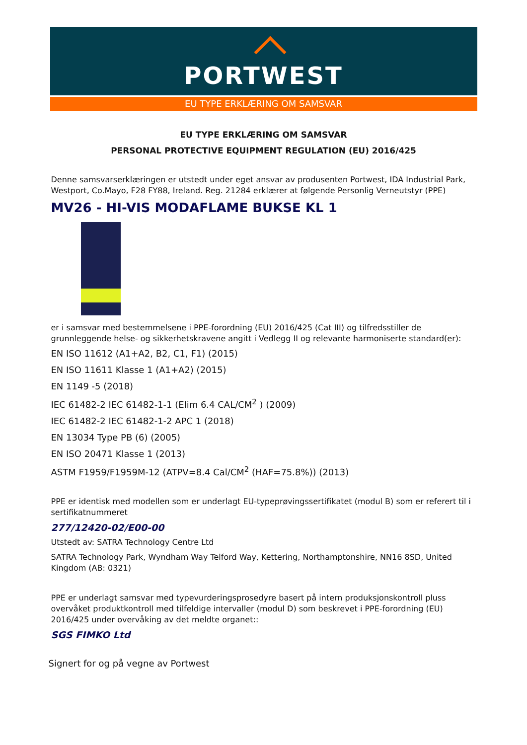PORTWEST
EU TYPE ERKLÆRING OM SAMSVAR
EU TYPE ERKLÆRING OM SAMSVAR
PERSONAL PROTECTIVE EQUIPMENT REGULATION (EU) 2016/425
Denne samsvarserklæringen er utstedt under eget ansvar av produsenten Portwest, IDA Industrial Park, Westport, Co.Mayo, F28 FY88, Ireland. Reg. 21284 erklærer at følgende Personlig Verneutstyr (PPE)
MV26 - HI-VIS MODAFLAME BUKSE KL 1
er i samsvar med bestemmelsene i PPE-forordning (EU) 2016/425 (Cat III) og tilfredsstiller de grunnleggende helse- og sikkerhetskravene angitt i Vedlegg II og relevante harmoniserte standard(er):
EN ISO 11612 (A1+A2, B2, C1, F1) (2015)
EN ISO 11611 Klasse 1 (A1+A2) (2015)
EN 1149 -5 (2018)
IEC 61482-2 IEC 61482-1-1 (Elim 6.4 CAL/CM<sup>2</sup> ) (2009)
IEC 61482-2 IEC 61482-1-2 APC 1 (2018)
EN 13034 Type PB (6) (2005)
EN ISO 20471 Klasse 1 (2013)
ASTM F1959/F1959M-12 (ATPV=8.4 Cal/CM<sup>2</sup> (HAF=75.8%)) (2013)
PPE er identisk med modellen som er underlagt EU-typeprøvingssertifikatet (modul B) som er referert til i sertifikatnummeret
277/12420-02/E00-00
Utstedt av: SATRA Technology Centre Ltd
SATRA Technology Park, Wyndham Way Telford Way, Kettering, Northamptonshire, NN16 8SD, United Kingdom (AB: 0321)
PPE er underlagt samsvar med typevurderingsprosedyre basert på intern produksjonskontroll pluss overvåket produktkontroll med tilfeldige intervaller (modul D) som beskrevet i PPE-forordning (EU) 2016/425 under overvåking av det meldte organet::
SGS FIMKO Ltd
Signert for og på vegne av Portwest